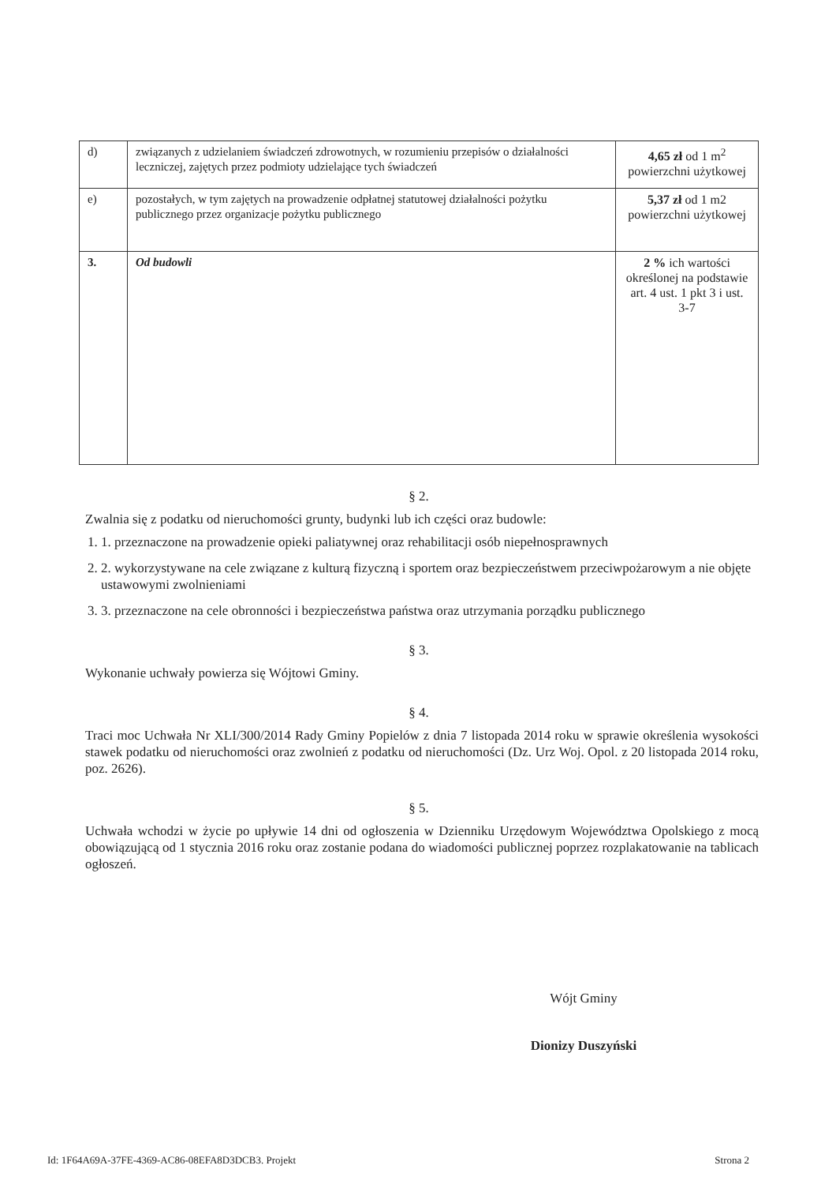| d) | związanych z udzielaniem świadczeń zdrowotnych, w rozumieniu przepisów o działalności leczniczej, zajętych przez podmioty udzielające tych świadczeń | 4,65 zł od 1 m<sup>2</sup> powierzchni użytkowej |
| e) | pozostałych, w tym zajętych na prowadzenie odpłatnej statutowej działalności pożytku publicznego przez organizacje pożytku publicznego | 5,37 zł od 1 m2 powierzchni użytkowej |
| 3. | Od budowli | 2 % ich wartości określonej na podstawie art. 4 ust. 1 pkt 3 i ust. 3-7 |
§ 2.
Zwalnia się z podatku od nieruchomości grunty, budynki lub ich części oraz budowle:
1. 1. przeznaczone na prowadzenie opieki paliatywnej oraz rehabilitacji osób niepełnosprawnych
2. 2. wykorzystywane na cele związane z kulturą fizyczną i sportem oraz bezpieczeństwem przeciwpożarowym a nie objęte ustawowymi zwolnieniami
3. 3. przeznaczone na cele obronności i bezpieczeństwa państwa oraz utrzymania porządku publicznego
§ 3.
Wykonanie uchwały powierza się Wójtowi Gminy.
§ 4.
Traci moc Uchwała Nr XLI/300/2014 Rady Gminy Popielów z dnia 7 listopada 2014 roku w sprawie określenia wysokości stawek podatku od nieruchomości oraz zwolnień z podatku od nieruchomości (Dz. Urz Woj. Opol. z 20 listopada 2014 roku, poz. 2626).
§ 5.
Uchwała wchodzi w życie po upływie 14 dni od ogłoszenia w Dzienniku Urzędowym Województwa Opolskiego z mocą obowiązującą od 1 stycznia 2016 roku oraz zostanie podana do wiadomości publicznej poprzez rozplakatowanie na tablicach ogłoszeń.
Wójt Gminy
Dionizy Duszyński
Id: 1F64A69A-37FE-4369-AC86-08EFA8D3DCB3. Projekt Strona 2